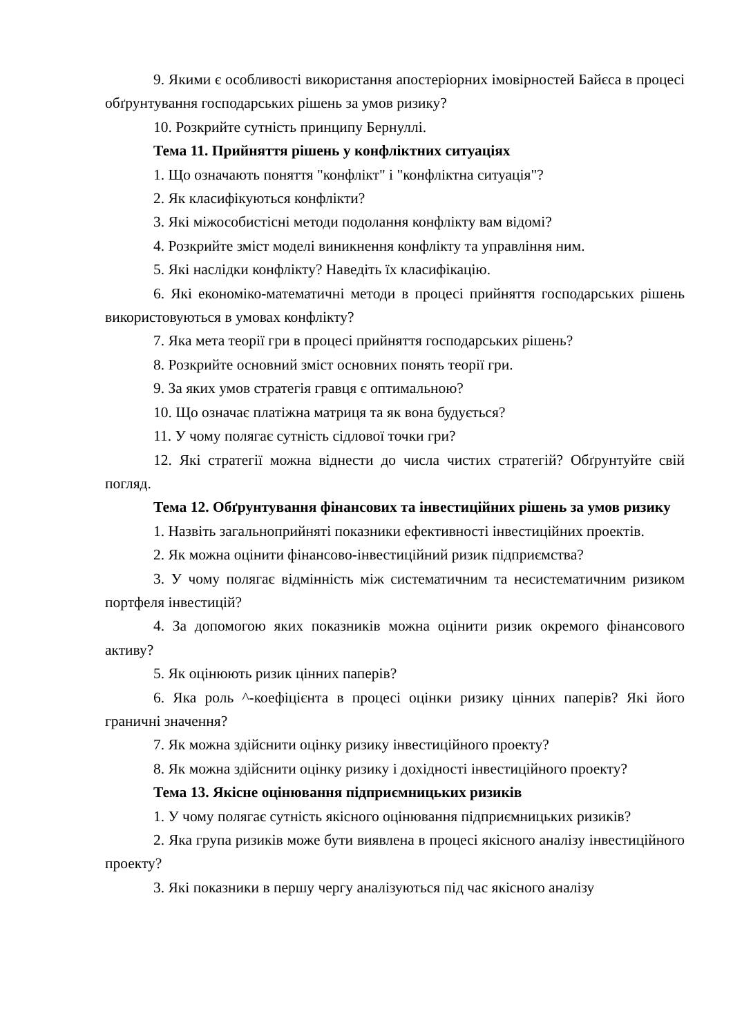9. Якими є особливості використання апостеріорних імовірностей Байєса в процесі обґрунтування господарських рішень за умов ризику?
10. Розкрийте сутність принципу Бернуллі.
Тема 11. Прийняття рішень у конфліктних ситуаціях
1. Що означають поняття "конфлікт" і "конфліктна ситуація"?
2. Як класифікуються конфлікти?
3. Які міжособистісні методи подолання конфлікту вам відомі?
4. Розкрийте зміст моделі виникнення конфлікту та управління ним.
5. Які наслідки конфлікту? Наведіть їх класифікацію.
6. Які економіко-математичні методи в процесі прийняття господарських рішень використовуються в умовах конфлікту?
7. Яка мета теорії гри в процесі прийняття господарських рішень?
8. Розкрийте основний зміст основних понять теорії гри.
9. За яких умов стратегія гравця є оптимальною?
10. Що означає платіжна матриця та як вона будується?
11. У чому полягає сутність сідлової точки гри?
12. Які стратегії можна віднести до числа чистих стратегій? Обґрунтуйте свій погляд.
Тема 12. Обґрунтування фінансових та інвестиційних рішень за умов ризику
1. Назвіть загальноприйняті показники ефективності інвестиційних проектів.
2. Як можна оцінити фінансово-інвестиційний ризик підприємства?
3. У чому полягає відмінність між систематичним та несистематичним ризиком портфеля інвестицій?
4. За допомогою яких показників можна оцінити ризик окремого фінансового активу?
5. Як оцінюють ризик цінних паперів?
6. Яка роль ^-коефіцієнта в процесі оцінки ризику цінних паперів? Які його граничні значення?
7. Як можна здійснити оцінку ризику інвестиційного проекту?
8. Як можна здійснити оцінку ризику і дохідності інвестиційного проекту?
Тема 13. Якісне оцінювання підприємницьких ризиків
1. У чому полягає сутність якісного оцінювання підприємницьких ризиків?
2. Яка група ризиків може бути виявлена в процесі якісного аналізу інвестиційного проекту?
3. Які показники в першу чергу аналізуються під час якісного аналізу